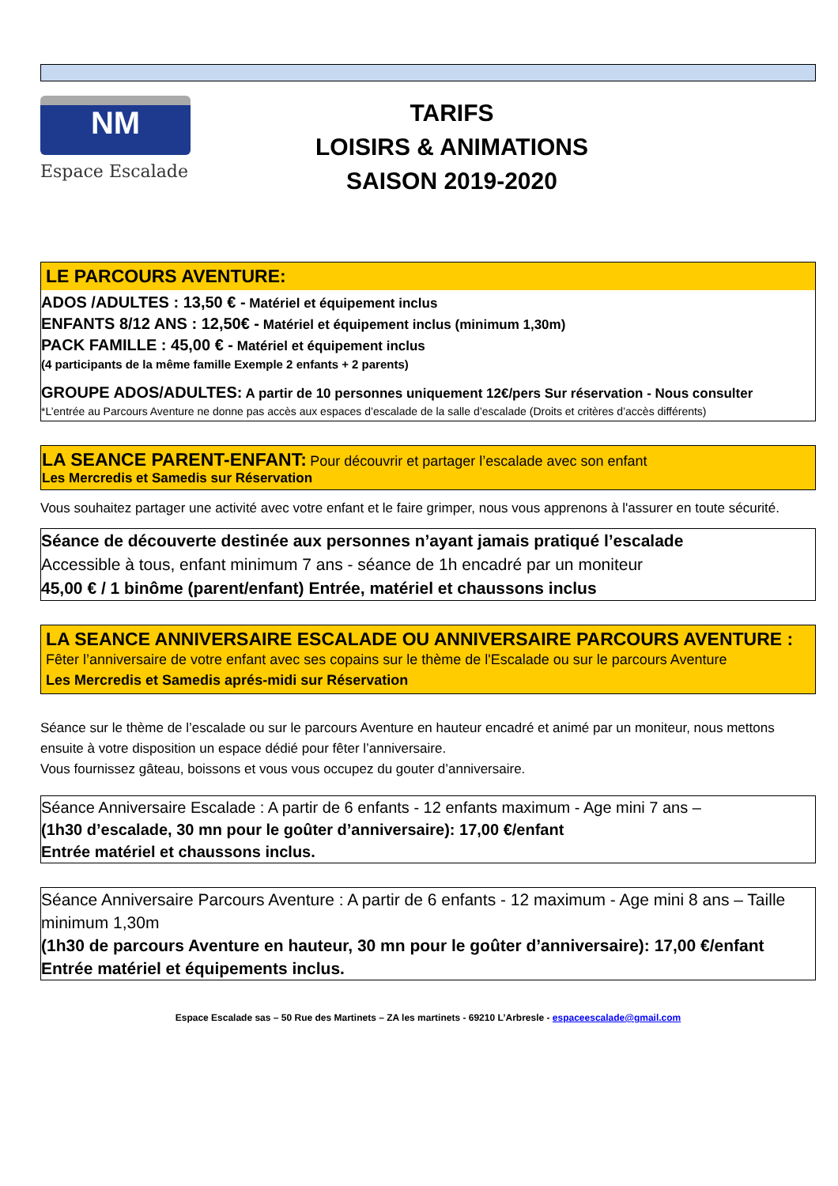NM
Espace Escalade
TARIFS
LOISIRS & ANIMATIONS
SAISON 2019-2020
LE PARCOURS AVENTURE:
ADOS /ADULTES : 13,50 € - Matériel et équipement inclus
ENFANTS 8/12 ANS : 12,50€ - Matériel et équipement inclus (minimum 1,30m)
PACK FAMILLE : 45,00 € - Matériel et équipement inclus
(4 participants de la même famille Exemple 2 enfants + 2 parents)
GROUPE ADOS/ADULTES: A partir de 10 personnes uniquement 12€/pers Sur réservation - Nous consulter
*L’entrée au Parcours Aventure ne donne pas accès aux espaces d’escalade de la salle d’escalade (Droits et critères d’accès différents)
LA SEANCE PARENT-ENFANT: Pour découvrir et partager l’escalade avec son enfant
Les Mercredis et Samedis sur Réservation
Vous souhaitez partager une activité avec votre enfant et le faire grimper, nous vous apprenons à l'assurer en toute sécurité.
Séance de découverte destinée aux personnes n’ayant jamais pratiqué l’escalade
Accessible à tous, enfant minimum 7 ans - séance de 1h encadré par un moniteur
45,00 € / 1 binôme (parent/enfant) Entrée, matériel et chaussons inclus
LA SEANCE ANNIVERSAIRE ESCALADE OU ANNIVERSAIRE PARCOURS AVENTURE :
Fêter l’anniversaire de votre enfant avec ses copains sur le thème de l'Escalade ou sur le parcours Aventure
Les Mercredis et Samedis aprés-midi sur Réservation
Séance sur le thème de l’escalade ou sur le parcours Aventure en hauteur encadré et animé par un moniteur, nous mettons ensuite à votre disposition un espace dédié pour fêter l’anniversaire.
Vous fournissez gâteau, boissons et vous vous occupez du gouter d’anniversaire.
Séance Anniversaire Escalade : A partir de 6 enfants - 12 enfants maximum - Age mini 7 ans –
(1h30 d’escalade, 30 mn pour le goûter d’anniversaire): 17,00 €/enfant
Entrée matériel et chaussons inclus.
Séance Anniversaire Parcours Aventure : A partir de 6 enfants - 12 maximum - Age mini 8 ans – Taille minimum 1,30m
(1h30 de parcours Aventure en hauteur, 30 mn pour le goûter d’anniversaire): 17,00 €/enfant
Entrée matériel et équipements inclus.
Espace Escalade sas – 50 Rue des Martinets – ZA les martinets - 69210 L’Arbresle - espaceescalade@gmail.com